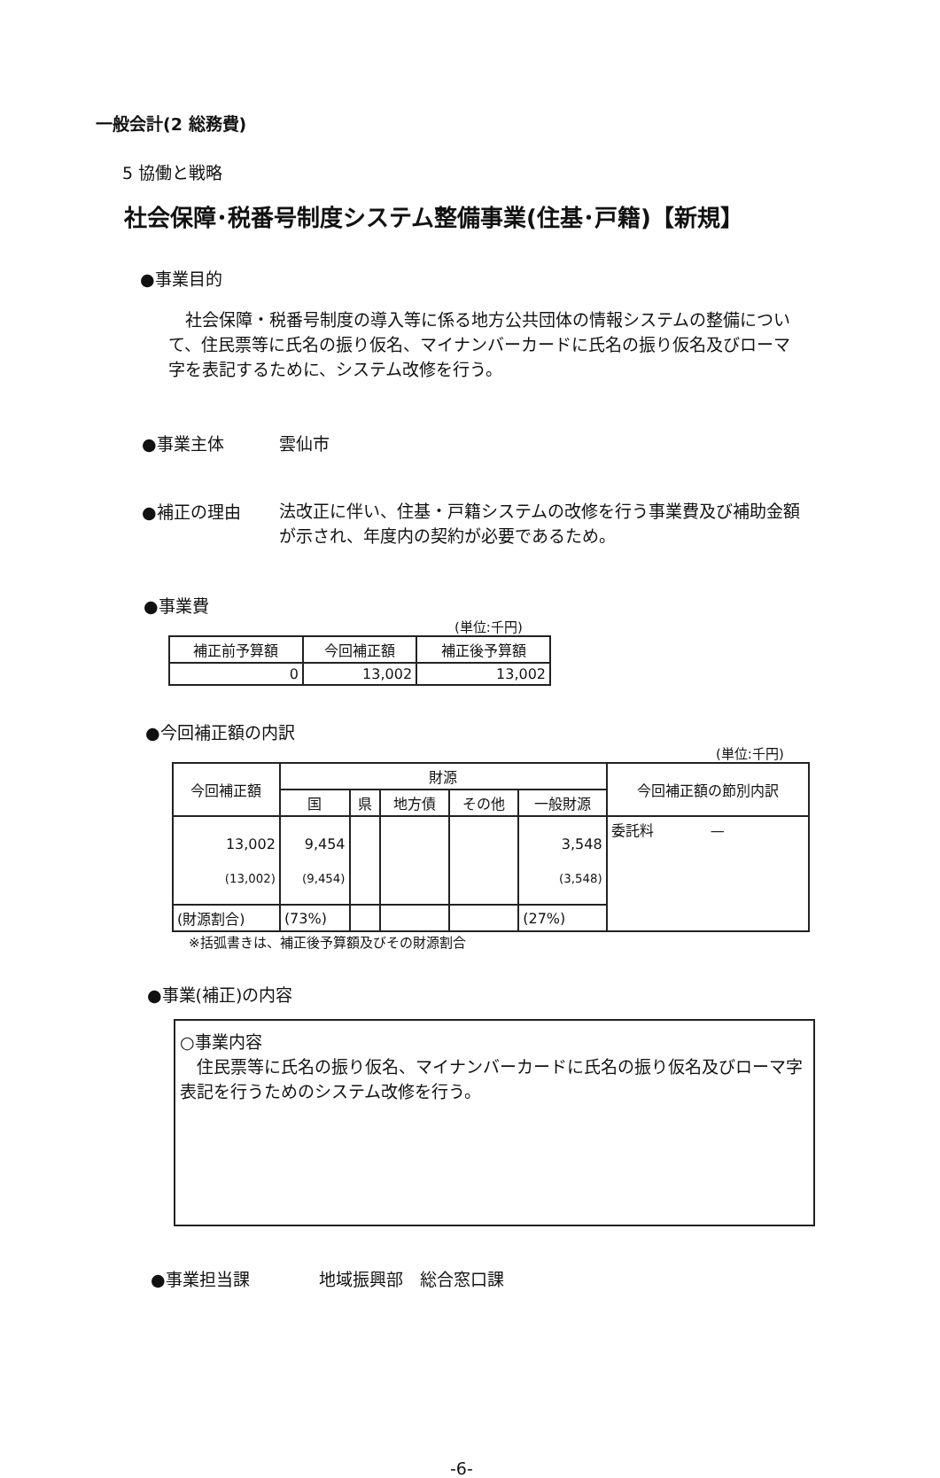一般会計(2 総務費)
5 協働と戦略
社会保障･税番号制度システム整備事業(住基･戸籍)【新規】
●事業目的
　社会保障・税番号制度の導入等に係る地方公共団体の情報システムの整備について、住民票等に氏名の振り仮名、マイナンバーカードに氏名の振り仮名及びローマ字を表記するために、システム改修を行う。
●事業主体 雲仙市
●補正の理由 法改正に伴い、住基・戸籍システムの改修を行う事業費及び補助金額が示され、年度内の契約が必要であるため。
●事業費
(単位:千円)
| 補正前予算額 | 今回補正額 | 補正後予算額 |
| --- | --- | --- |
| 0 | 13,002 | 13,002 |
●今回補正額の内訳
(単位:千円)
| 今回補正額 | 財源 | | | | | 今回補正額の節別内訳 |
| --- | --- | --- | --- | --- | --- | --- |
| | 国 | 県 | 地方債 | その他 | 一般財源 | |
| 13,002 (13,002) | 9,454 (9,454) | | | | 3,548 (3,548) | 委託料 — |
| (財源割合) | (73%) | | | | (27%) | |
※括弧書きは、補正後予算額及びその財源割合
●事業(補正)の内容
○事業内容
　住民票等に氏名の振り仮名、マイナンバーカードに氏名の振り仮名及びローマ字表記を行うためのシステム改修を行う。
●事業担当課 地域振興部　総合窓口課
-6-